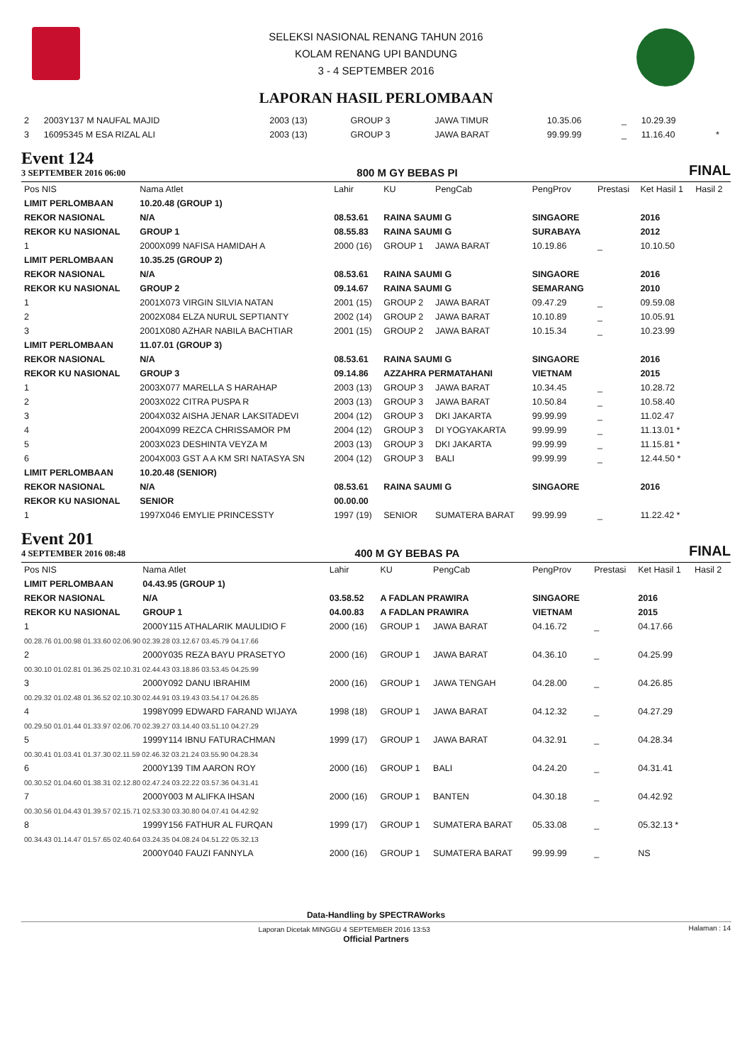SELEKSI NASIONAL RENANG TAHUN 2016
KOLAM RENANG UPI BANDUNG
3 - 4 SEPTEMBER 2016
LAPORAN HASIL PERLOMBAAN
| 2 | 2003Y137 M NAUFAL MAJID | 2003 (13) | GROUP 3 | JAWA TIMUR | 10.35.06 | _ | 10.29.39 | |
| 3 | 16095345 M ESA RIZAL ALI | 2003 (13) | GROUP 3 | JAWA BARAT | 99.99.99 | _ | 11.16.40 | * |
Event 124
3 SEPTEMBER 2016 06:00
800 M GY BEBAS PI FINAL
| Pos NIS | Nama Atlet | Lahir | KU | PengCab | PengProv | Prestasi | Ket Hasil 1 | Hasil 2 |
| --- | --- | --- | --- | --- | --- | --- | --- | --- |
| LIMIT PERLOMBAAN | 10.20.48 (GROUP 1) | | | | | | | |
| REKOR NASIONAL | N/A | 08.53.61 | RAINA SAUMI G | | SINGAORE | | 2016 | |
| REKOR KU NASIONAL | GROUP 1 | 08.55.83 | RAINA SAUMI G | | SURABAYA | | 2012 | |
| 1 | 2000X099 NAFISA HAMIDAH A | 2000 (16) | GROUP 1 | JAWA BARAT | 10.19.86 | _ | 10.10.50 | |
| LIMIT PERLOMBAAN | 10.35.25 (GROUP 2) | | | | | | | |
| REKOR NASIONAL | N/A | 08.53.61 | RAINA SAUMI G | | SINGAORE | | 2016 | |
| REKOR KU NASIONAL | GROUP 2 | 09.14.67 | RAINA SAUMI G | | SEMARANG | | 2010 | |
| 1 | 2001X073 VIRGIN SILVIA NATAN | 2001 (15) | GROUP 2 | JAWA BARAT | 09.47.29 | _ | 09.59.08 | |
| 2 | 2002X084 ELZA NURUL SEPTIANTY | 2002 (14) | GROUP 2 | JAWA BARAT | 10.10.89 | _ | 10.05.91 | |
| 3 | 2001X080 AZHAR NABILA BACHTIAR | 2001 (15) | GROUP 2 | JAWA BARAT | 10.15.34 | _ | 10.23.99 | |
| LIMIT PERLOMBAAN | 11.07.01 (GROUP 3) | | | | | | | |
| REKOR NASIONAL | N/A | 08.53.61 | RAINA SAUMI G | | SINGAORE | | 2016 | |
| REKOR KU NASIONAL | GROUP 3 | 09.14.86 | AZZAHRA PERMATAHANI | | VIETNAM | | 2015 | |
| 1 | 2003X077 MARELLA S HARAHAP | 2003 (13) | GROUP 3 | JAWA BARAT | 10.34.45 | _ | 10.28.72 | |
| 2 | 2003X022 CITRA PUSPA R | 2003 (13) | GROUP 3 | JAWA BARAT | 10.50.84 | _ | 10.58.40 | |
| 3 | 2004X032 AISHA JENAR LAKSITADEVI | 2004 (12) | GROUP 3 | DKI JAKARTA | 99.99.99 | _ | 11.02.47 | |
| 4 | 2004X099 REZCA CHRISSAMOR PM | 2004 (12) | GROUP 3 | DI YOGYAKARTA | 99.99.99 | _ | 11.13.01 * | |
| 5 | 2003X023 DESHINTA VEYZA M | 2003 (13) | GROUP 3 | DKI JAKARTA | 99.99.99 | _ | 11.15.81 * | |
| 6 | 2004X003 GST A A KM SRI NATASYA SN | 2004 (12) | GROUP 3 | BALI | 99.99.99 | _ | 12.44.50 * | |
| LIMIT PERLOMBAAN | 10.20.48 (SENIOR) | | | | | | | |
| REKOR NASIONAL | N/A | 08.53.61 | RAINA SAUMI G | | SINGAORE | | 2016 | |
| REKOR KU NASIONAL | SENIOR | 00.00.00 | | | | | | |
| 1 | 1997X046 EMYLIE PRINCESSTY | 1997 (19) | SENIOR | SUMATERA BARAT | 99.99.99 | _ | 11.22.42 * | |
Event 201
4 SEPTEMBER 2016 08:48
400 M GY BEBAS PA FINAL
| Pos NIS | Nama Atlet | Lahir | KU | PengCab | PengProv | Prestasi | Ket Hasil 1 | Hasil 2 |
| --- | --- | --- | --- | --- | --- | --- | --- | --- |
| LIMIT PERLOMBAAN | 04.43.95 (GROUP 1) | | | | | | | |
| REKOR NASIONAL | N/A | 03.58.52 | A FADLAN PRAWIRA | | SINGAORE | | 2016 | |
| REKOR KU NASIONAL | GROUP 1 | 04.00.83 | A FADLAN PRAWIRA | | VIETNAM | | 2015 | |
| 1 | 2000Y115 ATHALARIK MAULIDIO F | 2000 (16) | GROUP 1 | JAWA BARAT | 04.16.72 | _ | 04.17.66 | |
| 00.28.76 01.00.98 01.33.60 02.06.90 02.39.28 03.12.67 03.45.79 04.17.66 | | | | | | | | |
| 2 | 2000Y035 REZA BAYU PRASETYO | 2000 (16) | GROUP 1 | JAWA BARAT | 04.36.10 | _ | 04.25.99 | |
| 00.30.10 01.02.81 01.36.25 02.10.31 02.44.43 03.18.86 03.53.45 04.25.99 | | | | | | | | |
| 3 | 2000Y092 DANU IBRAHIM | 2000 (16) | GROUP 1 | JAWA TENGAH | 04.28.00 | _ | 04.26.85 | |
| 00.29.32 01.02.48 01.36.52 02.10.30 02.44.91 03.19.43 03.54.17 04.26.85 | | | | | | | | |
| 4 | 1998Y099 EDWARD FARAND WIJAYA | 1998 (18) | GROUP 1 | JAWA BARAT | 04.12.32 | _ | 04.27.29 | |
| 00.29.50 01.01.44 01.33.97 02.06.70 02.39.27 03.14.40 03.51.10 04.27.29 | | | | | | | | |
| 5 | 1999Y114 IBNU FATURACHMAN | 1999 (17) | GROUP 1 | JAWA BARAT | 04.32.91 | _ | 04.28.34 | |
| 00.30.41 01.03.41 01.37.30 02.11.59 02.46.32 03.21.24 03.55.90 04.28.34 | | | | | | | | |
| 6 | 2000Y139 TIM AARON ROY | 2000 (16) | GROUP 1 | BALI | 04.24.20 | _ | 04.31.41 | |
| 00.30.52 01.04.60 01.38.31 02.12.80 02.47.24 03.22.22 03.57.36 04.31.41 | | | | | | | | |
| 7 | 2000Y003 M ALIFKA IHSAN | 2000 (16) | GROUP 1 | BANTEN | 04.30.18 | _ | 04.42.92 | |
| 00.30.56 01.04.43 01.39.57 02.15.71 02.53.30 03.30.80 04.07.41 04.42.92 | | | | | | | | |
| 8 | 1999Y156 FATHUR AL FURQAN | 1999 (17) | GROUP 1 | SUMATERA BARAT | 05.33.08 | _ | 05.32.13 * | |
| 00.34.43 01.14.47 01.57.65 02.40.64 03.24.35 04.08.24 04.51.22 05.32.13 | | | | | | | | |
| | 2000Y040 FAUZI FANNYLA | 2000 (16) | GROUP 1 | SUMATERA BARAT | 99.99.99 | _ | NS | |
Data-Handling by SPECTRAWorks
Laporan Dicetak MINGGU 4 SEPTEMBER 2016 13:53 Halaman : 14
Official Partners